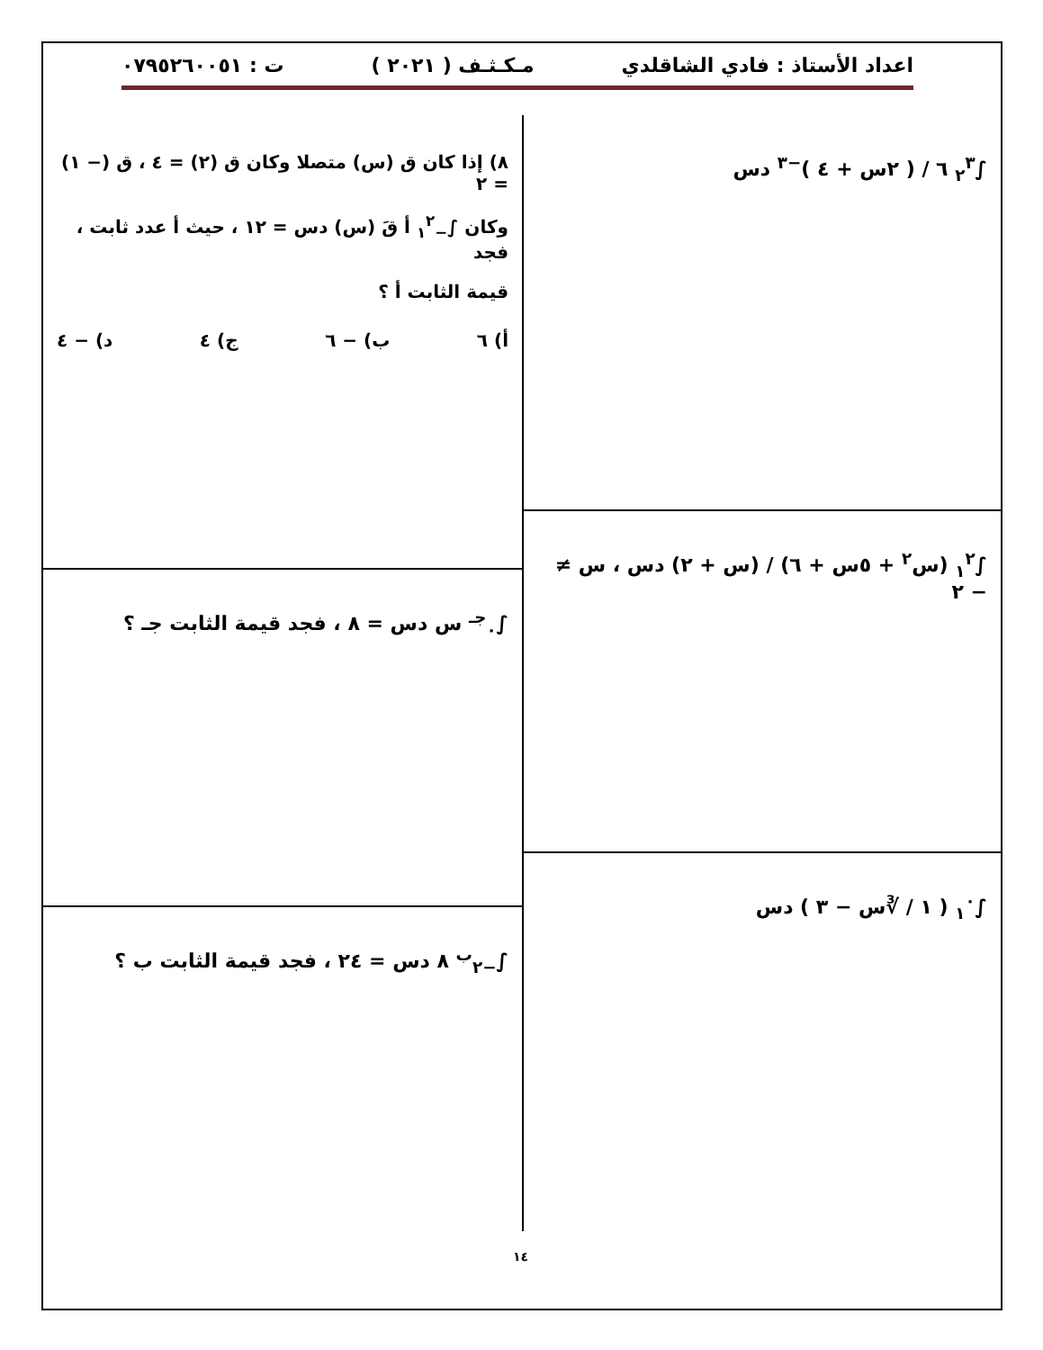اعداد الأستاذ : فادي الشاقلدي مـكـثـف ( ٢٠٢١ ) ت : ٠٧٩٥٢٦٠٠٥١
∫<sub>٢</sub><sup>٣</sup> ٦ / ( ٢س + ٤ )<sup>−٣</sup> دس
∫<sub>١</sub><sup>٢</sup> (س<sup>٢</sup> + ٥س + ٦) / (س + ٢) دس ، س ≠ − ٢
∫<sub>١</sub><sup>٠</sup> ( ١ / ∛س − ٣ ) دس
٨) إذا كان ق (س) متصلا وكان ق (٢) = ٤ ، ق (− ١) = ٢
وكان ∫<sub>−١</sub><sup>٢</sup> أ قَ (س) دس = ١٢ ، حيث أ عدد ثابت ، فجد
قيمة الثابت أ ؟
أ) ٦ ب) − ٦ ج) ٤ د) − ٤
∫<sub>٠</sub><sup>جـ</sup> س دس = ٨ ، فجد قيمة الثابت جـ ؟
∫<sub>−٢</sub><sup>ب</sup> ٨ دس = ٢٤ ، فجد قيمة الثابت ب ؟
١٤